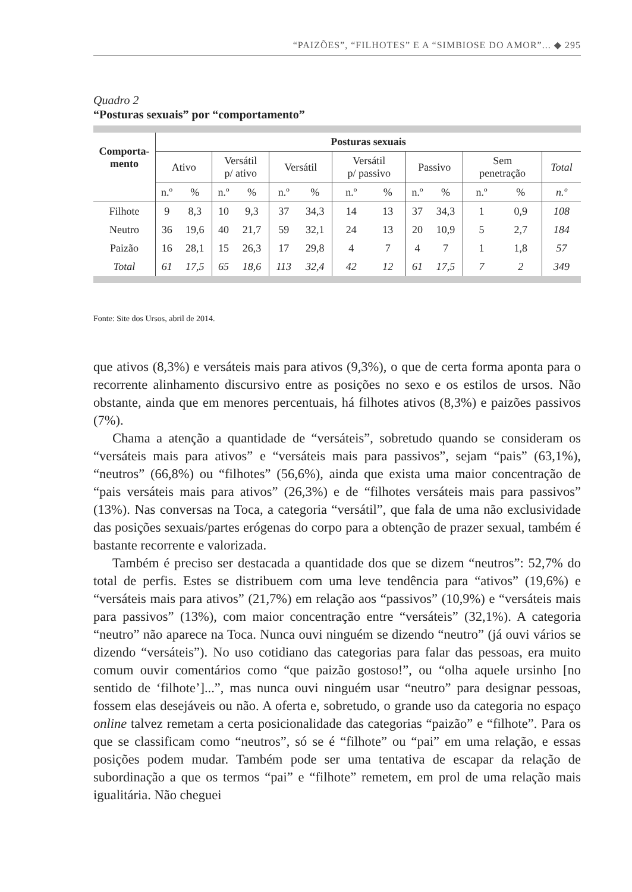“PAIZÕES”, “FILHOTES” E A “SIMBIOSE DO AMOR”... ◆ 295
Quadro 2
“Posturas sexuais” por “comportamento”
| Comporta- mento | Posturas sexuais | | | | | | | | | | | | |
| --- | --- | --- | --- | --- | --- | --- | --- | --- | --- | --- | --- | --- | --- |
| | Ativo | | Versátil p/ ativo | | Versátil | | Versátil p/ passivo | | Passivo | | Sem penetração | | Total |
| | n.º | % | n.º | % | n.º | % | n.º | % | n.º | % | n.º | % | n.º |
| Filhote | 9 | 8,3 | 10 | 9,3 | 37 | 34,3 | 14 | 13 | 37 | 34,3 | 1 | 0,9 | 108 |
| Neutro | 36 | 19,6 | 40 | 21,7 | 59 | 32,1 | 24 | 13 | 20 | 10,9 | 5 | 2,7 | 184 |
| Paizão | 16 | 28,1 | 15 | 26,3 | 17 | 29,8 | 4 | 7 | 4 | 7 | 1 | 1,8 | 57 |
| Total | 61 | 17,5 | 65 | 18,6 | 113 | 32,4 | 42 | 12 | 61 | 17,5 | 7 | 2 | 349 |
Fonte: Site dos Ursos, abril de 2014.
que ativos (8,3%) e versáteis mais para ativos (9,3%), o que de certa forma aponta para o recorrente alinhamento discursivo entre as posições no sexo e os estilos de ursos. Não obstante, ainda que em menores percentuais, há filhotes ativos (8,3%) e paizões passivos (7%).
Chama a atenção a quantidade de “versáteis”, sobretudo quando se consideram os “versáteis mais para ativos” e “versáteis mais para passivos”, sejam “pais” (63,1%), “neutros” (66,8%) ou “filhotes” (56,6%), ainda que exista uma maior concentração de “pais versáteis mais para ativos” (26,3%) e de “filhotes versáteis mais para passivos” (13%). Nas conversas na Toca, a categoria “versátil”, que fala de uma não exclusividade das posições sexuais/partes erógenas do corpo para a obtenção de prazer sexual, também é bastante recorrente e valorizada.
Também é preciso ser destacada a quantidade dos que se dizem “neutros”: 52,7% do total de perfis. Estes se distribuem com uma leve tendência para “ativos” (19,6%) e “versáteis mais para ativos” (21,7%) em relação aos “passivos” (10,9%) e “versáteis mais para passivos” (13%), com maior concentração entre “versáteis” (32,1%). A categoria “neutro” não aparece na Toca. Nunca ouvi ninguém se dizendo “neutro” (já ouvi vários se dizendo “versáteis”). No uso cotidiano das categorias para falar das pessoas, era muito comum ouvir comentários como “que paizão gostoso!”, ou “olha aquele ursinho [no sentido de ‘filhote’]...”, mas nunca ouvi ninguém usar “neutro” para designar pessoas, fossem elas desejáveis ou não. A oferta e, sobretudo, o grande uso da categoria no espaço online talvez remetam a certa posicionalidade das categorias “paizão” e “filhote”. Para os que se classificam como “neutros”, só se é “filhote” ou “pai” em uma relação, e essas posições podem mudar. Também pode ser uma tentativa de escapar da relação de subordinação a que os termos “pai” e “filhote” remetem, em prol de uma relação mais igualitária. Não cheguei